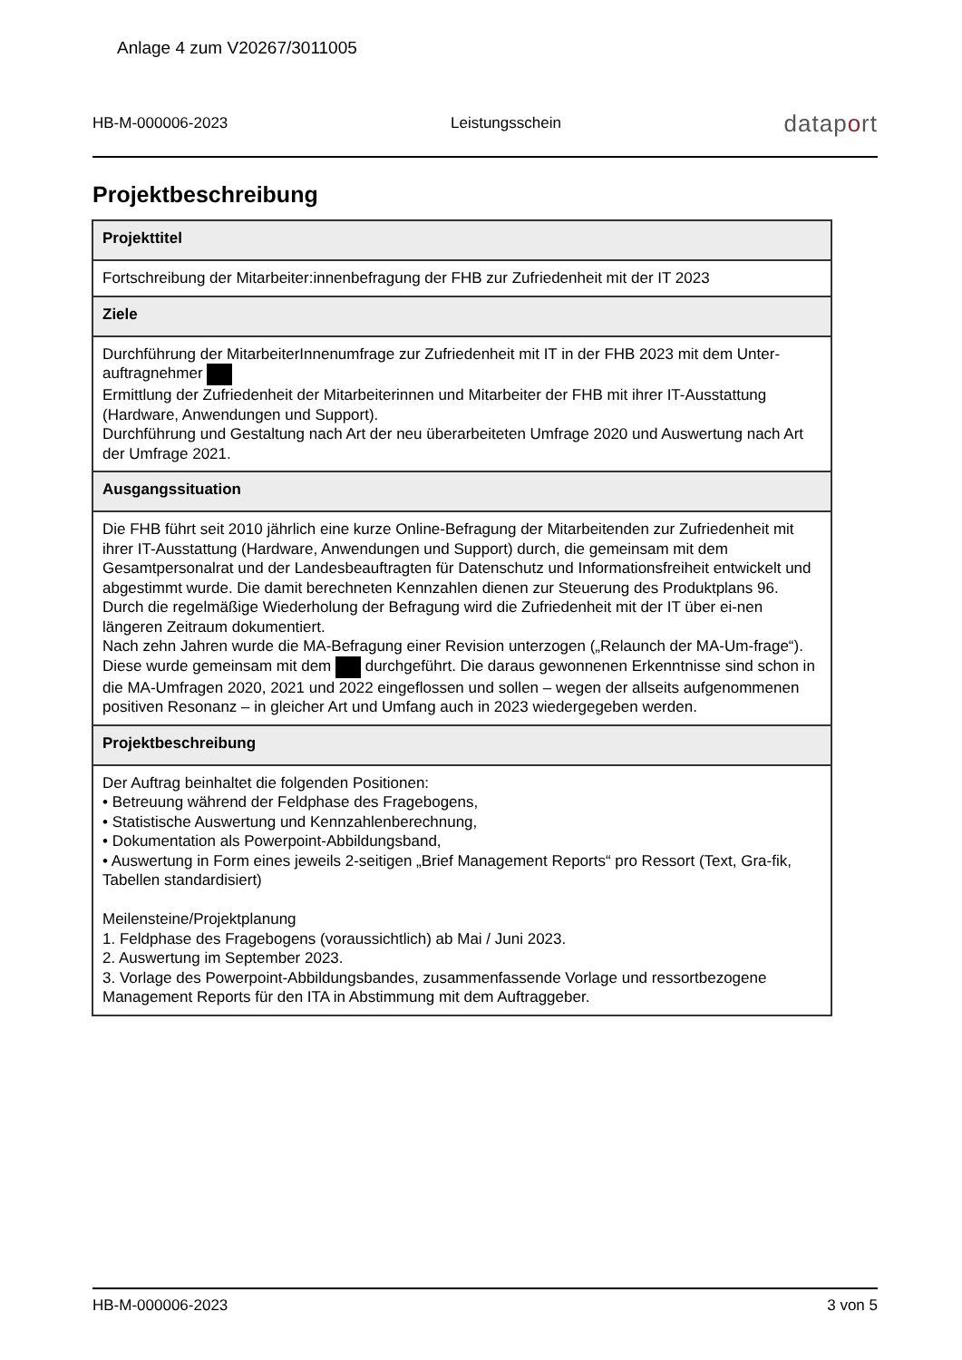Anlage 4 zum V20267/3011005
HB-M-000006-2023 Leistungsschein dataport
Projektbeschreibung
| Projekttitel |
| --- |
| Fortschreibung der Mitarbeiter:innenbefragung der FHB zur Zufriedenheit mit der IT 2023 |
| Ziele |
| Durchführung der MitarbeiterInnenumfrage zur Zufriedenheit mit IT in der FHB 2023 mit dem Unter-auftragnehmer Ermittlung der Zufriedenheit der Mitarbeiterinnen und Mitarbeiter der FHB mit ihrer IT-Ausstattung (Hardware, Anwendungen und Support). Durchführung und Gestaltung nach Art der neu überarbeiteten Umfrage 2020 und Auswertung nach Art der Umfrage 2021. |
| Ausgangssituation |
| Die FHB führt seit 2010 jährlich eine kurze Online-Befragung der Mitarbeitenden zur Zufriedenheit mit ihrer IT-Ausstattung (Hardware, Anwendungen und Support) durch, die gemeinsam mit dem Gesamtpersonalrat und der Landesbeauftragten für Datenschutz und Informationsfreiheit entwickelt und abgestimmt wurde. Die damit berechneten Kennzahlen dienen zur Steuerung des Produktplans 96. Durch die regelmäßige Wiederholung der Befragung wird die Zufriedenheit mit der IT über ei-nen längeren Zeitraum dokumentiert. Nach zehn Jahren wurde die MA-Befragung einer Revision unterzogen („Relaunch der MA-Um-frage“). Diese wurde gemeinsam mit dem durchgeführt. Die daraus gewonnenen Erkenntnisse sind schon in die MA-Umfragen 2020, 2021 und 2022 eingeflossen und sollen – wegen der allseits aufgenommenen positiven Resonanz – in gleicher Art und Umfang auch in 2023 wiedergegeben werden. |
| Projektbeschreibung |
| Der Auftrag beinhaltet die folgenden Positionen: • Betreuung während der Feldphase des Fragebogens, • Statistische Auswertung und Kennzahlenberechnung, • Dokumentation als Powerpoint-Abbildungsband, • Auswertung in Form eines jeweils 2-seitigen „Brief Management Reports“ pro Ressort (Text, Gra-fik, Tabellen standardisiert) Meilensteine/Projektplanung 1. Feldphase des Fragebogens (voraussichtlich) ab Mai / Juni 2023. 2. Auswertung im September 2023. 3. Vorlage des Powerpoint-Abbildungsbandes, zusammenfassende Vorlage und ressortbezogene Management Reports für den ITA in Abstimmung mit dem Auftraggeber. |
HB-M-000006-2023 3 von 5